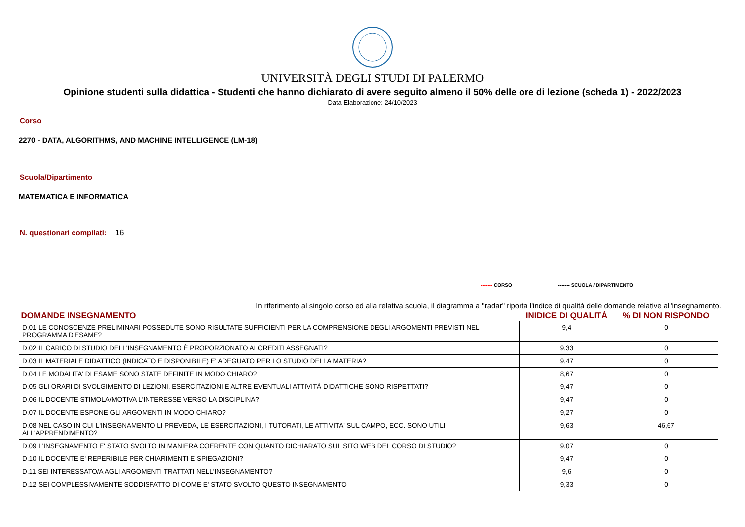UNIVERSITÀ DEGLI STUDI DI PALERMO
Opinione studenti sulla didattica - Studenti che hanno dichiarato di avere seguito almeno il 50% delle ore di lezione (scheda 1) - 2022/2023
Data Elaborazione: 24/10/2023
Corso
2270 - DATA, ALGORITHMS, AND MACHINE INTELLIGENCE (LM-18)
Scuola/Dipartimento
MATEMATICA E INFORMATICA
N. questionari compilati: 16
------- CORSO ------- SCUOLA / DIPARTIMENTO
In riferimento al singolo corso ed alla relativa scuola, il diagramma a "radar" riporta l'indice di qualità delle domande relative all'insegnamento.
| DOMANDE INSEGNAMENTO | INIDICE DI QUALITÀ | % DI NON RISPONDO |
| --- | --- | --- |
| D.01 LE CONOSCENZE PRELIMINARI POSSEDUTE SONO RISULTATE SUFFICIENTI PER LA COMPRENSIONE DEGLI ARGOMENTI PREVISTI NEL PROGRAMMA D'ESAME? | 9,4 | 0 |
| D.02 IL CARICO DI STUDIO DELL'INSEGNAMENTO È PROPORZIONATO AI CREDITI ASSEGNATI? | 9,33 | 0 |
| D.03 IL MATERIALE DIDATTICO (INDICATO E DISPONIBILE) E' ADEGUATO PER LO STUDIO DELLA MATERIA? | 9,47 | 0 |
| D.04 LE MODALITA' DI ESAME SONO STATE DEFINITE IN MODO CHIARO? | 8,67 | 0 |
| D.05 GLI ORARI DI SVOLGIMENTO DI LEZIONI, ESERCITAZIONI E ALTRE EVENTUALI ATTIVITÀ DIDATTICHE SONO RISPETTATI? | 9,47 | 0 |
| D.06 IL DOCENTE STIMOLA/MOTIVA L'INTERESSE VERSO LA DISCIPLINA? | 9,47 | 0 |
| D.07 IL DOCENTE ESPONE GLI ARGOMENTI IN MODO CHIARO? | 9,27 | 0 |
| D.08 NEL CASO IN CUI L'INSEGNAMENTO LI PREVEDA, LE ESERCITAZIONI, I TUTORATI, LE ATTIVITA' SUL CAMPO, ECC. SONO UTILI ALL'APPRENDIMENTO? | 9,63 | 46,67 |
| D.09 L'INSEGNAMENTO E' STATO SVOLTO IN MANIERA COERENTE CON QUANTO DICHIARATO SUL SITO WEB DEL CORSO DI STUDIO? | 9,07 | 0 |
| D.10 IL DOCENTE E' REPERIBILE PER CHIARIMENTI E SPIEGAZIONI? | 9,47 | 0 |
| D.11 SEI INTERESSATO/A AGLI ARGOMENTI TRATTATI NELL'INSEGNAMENTO? | 9,6 | 0 |
| D.12 SEI COMPLESSIVAMENTE SODDISFATTO DI COME E' STATO SVOLTO QUESTO INSEGNAMENTO | 9,33 | 0 |